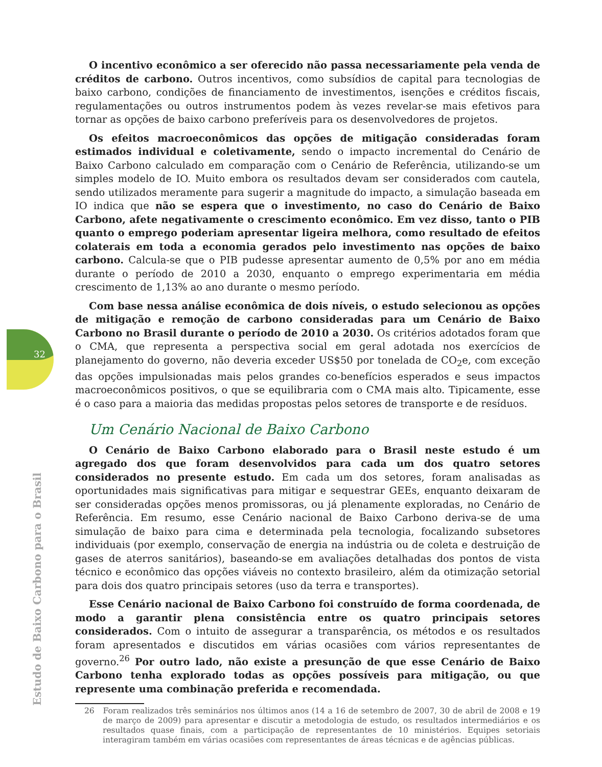32
O incentivo econômico a ser oferecido não passa necessariamente pela venda de créditos de carbono. Outros incentivos, como subsídios de capital para tecnologias de baixo carbono, condições de financiamento de investimentos, isenções e créditos fiscais, regulamentações ou outros instrumentos podem às vezes revelar-se mais efetivos para tornar as opções de baixo carbono preferíveis para os desenvolvedores de projetos.
Os efeitos macroeconômicos das opções de mitigação consideradas foram estimados individual e coletivamente, sendo o impacto incremental do Cenário de Baixo Carbono calculado em comparação com o Cenário de Referência, utilizando-se um simples modelo de IO. Muito embora os resultados devam ser considerados com cautela, sendo utilizados meramente para sugerir a magnitude do impacto, a simulação baseada em IO indica que não se espera que o investimento, no caso do Cenário de Baixo Carbono, afete negativamente o crescimento econômico. Em vez disso, tanto o PIB quanto o emprego poderiam apresentar ligeira melhora, como resultado de efeitos colaterais em toda a economia gerados pelo investimento nas opções de baixo carbono. Calcula-se que o PIB pudesse apresentar aumento de 0,5% por ano em média durante o período de 2010 a 2030, enquanto o emprego experimentaria em média crescimento de 1,13% ao ano durante o mesmo período.
Com base nessa análise econômica de dois níveis, o estudo selecionou as opções de mitigação e remoção de carbono consideradas para um Cenário de Baixo Carbono no Brasil durante o período de 2010 a 2030. Os critérios adotados foram que o CMA, que representa a perspectiva social em geral adotada nos exercícios de planejamento do governo, não deveria exceder US$50 por tonelada de CO<sub>2</sub>e, com exceção das opções impulsionadas mais pelos grandes co-benefícios esperados e seus impactos macroeconômicos positivos, o que se equilibraria com o CMA mais alto. Tipicamente, esse é o caso para a maioria das medidas propostas pelos setores de transporte e de resíduos.
Um Cenário Nacional de Baixo Carbono
O Cenário de Baixo Carbono elaborado para o Brasil neste estudo é um agregado dos que foram desenvolvidos para cada um dos quatro setores considerados no presente estudo. Em cada um dos setores, foram analisadas as oportunidades mais significativas para mitigar e sequestrar GEEs, enquanto deixaram de ser consideradas opções menos promissoras, ou já plenamente exploradas, no Cenário de Referência. Em resumo, esse Cenário nacional de Baixo Carbono deriva-se de uma simulação de baixo para cima e determinada pela tecnologia, focalizando subsetores individuais (por exemplo, conservação de energia na indústria ou de coleta e destruição de gases de aterros sanitários), baseando-se em avaliações detalhadas dos pontos de vista técnico e econômico das opções viáveis no contexto brasileiro, além da otimização setorial para dois dos quatro principais setores (uso da terra e transportes).
Esse Cenário nacional de Baixo Carbono foi construído de forma coordenada, de modo a garantir plena consistência entre os quatro principais setores considerados. Com o intuito de assegurar a transparência, os métodos e os resultados foram apresentados e discutidos em várias ocasiões com vários representantes de governo.<sup>26</sup> Por outro lado, não existe a presunção de que esse Cenário de Baixo Carbono tenha explorado todas as opções possíveis para mitigação, ou que represente uma combinação preferida e recomendada.
26 Foram realizados três seminários nos últimos anos (14 a 16 de setembro de 2007, 30 de abril de 2008 e 19 de março de 2009) para apresentar e discutir a metodologia de estudo, os resultados intermediários e os resultados quase finais, com a participação de representantes de 10 ministérios. Equipes setoriais interagiram também em várias ocasiões com representantes de áreas técnicas e de agências públicas.
Estudo de Baixo Carbono para o Brasil